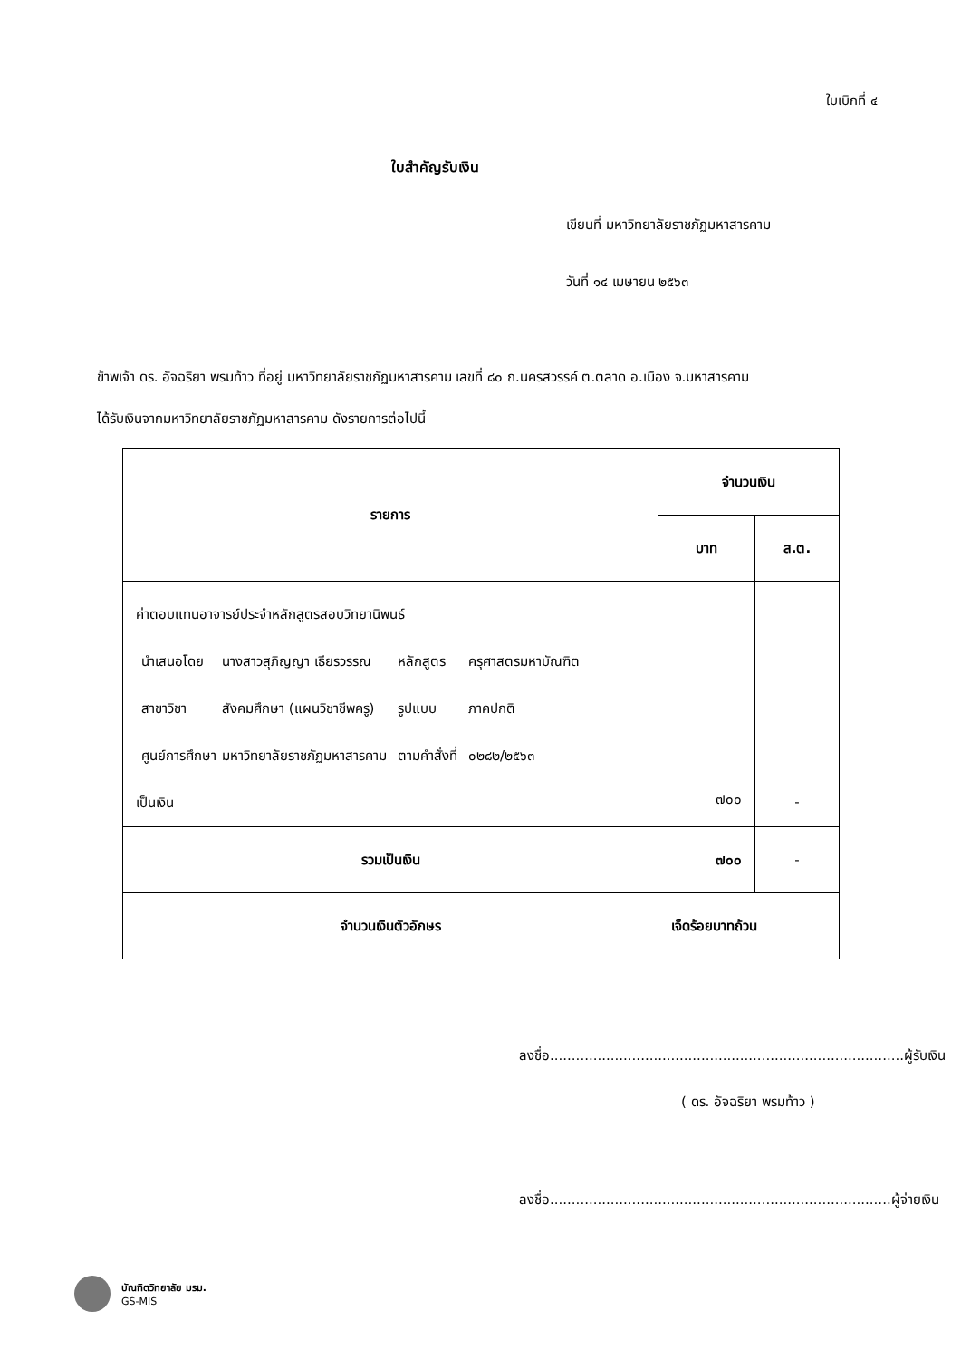ใบเบิกที่ ๔
ใบสำคัญรับเงิน
เขียนที่ มหาวิทยาลัยราชภัฏมหาสารคาม
วันที่ ๑๔ เมษายน ๒๕๖๓
ข้าพเจ้า ดร. อัจฉริยา พรมท้าว ที่อยู่ มหาวิทยาลัยราชภัฏมหาสารคาม เลขที่ ๘๐ ถ.นครสวรรค์ ต.ตลาด อ.เมือง จ.มหาสารคาม
ได้รับเงินจากมหาวิทยาลัยราชภัฏมหาสารคาม ดังรายการต่อไปนี้
| รายการ | จำนวนเงิน | |
| --- | --- | --- |
| | บาท | ส.ต. |
| ค่าตอบแทนอาจารย์ประจำหลักสูตรสอบวิทยานิพนธ์ / นำเสนอโดย สาขาวิชา ศูนย์การศึกษา / นางสาวสุภิญญา เธียรวรรณ สังคมศึกษา (แผนวิชาชีพครู) มหาวิทยาลัยราชภัฏมหาสารคาม / หลักสูตร รูปแบบ ตามคำสั่งที่ / ครุศาสตรมหาบัณฑิต ภาคปกติ ๐๒๘๒/๒๕๖๓ / เป็นเงิน | ๗๐๐ | - |
| รวมเป็นเงิน | ๗๐๐ | - |
| จำนวนเงินตัวอักษร | เจ็ดร้อยบาทถ้วน | |
ลงชื่อ..................................................................................ผู้รับเงิน
( ดร. อัจฉริยา พรมท้าว )
ลงชื่อ...............................................................................ผู้จ่ายเงิน
บัณฑิตวิทยาลัย มรม.
GS-MIS